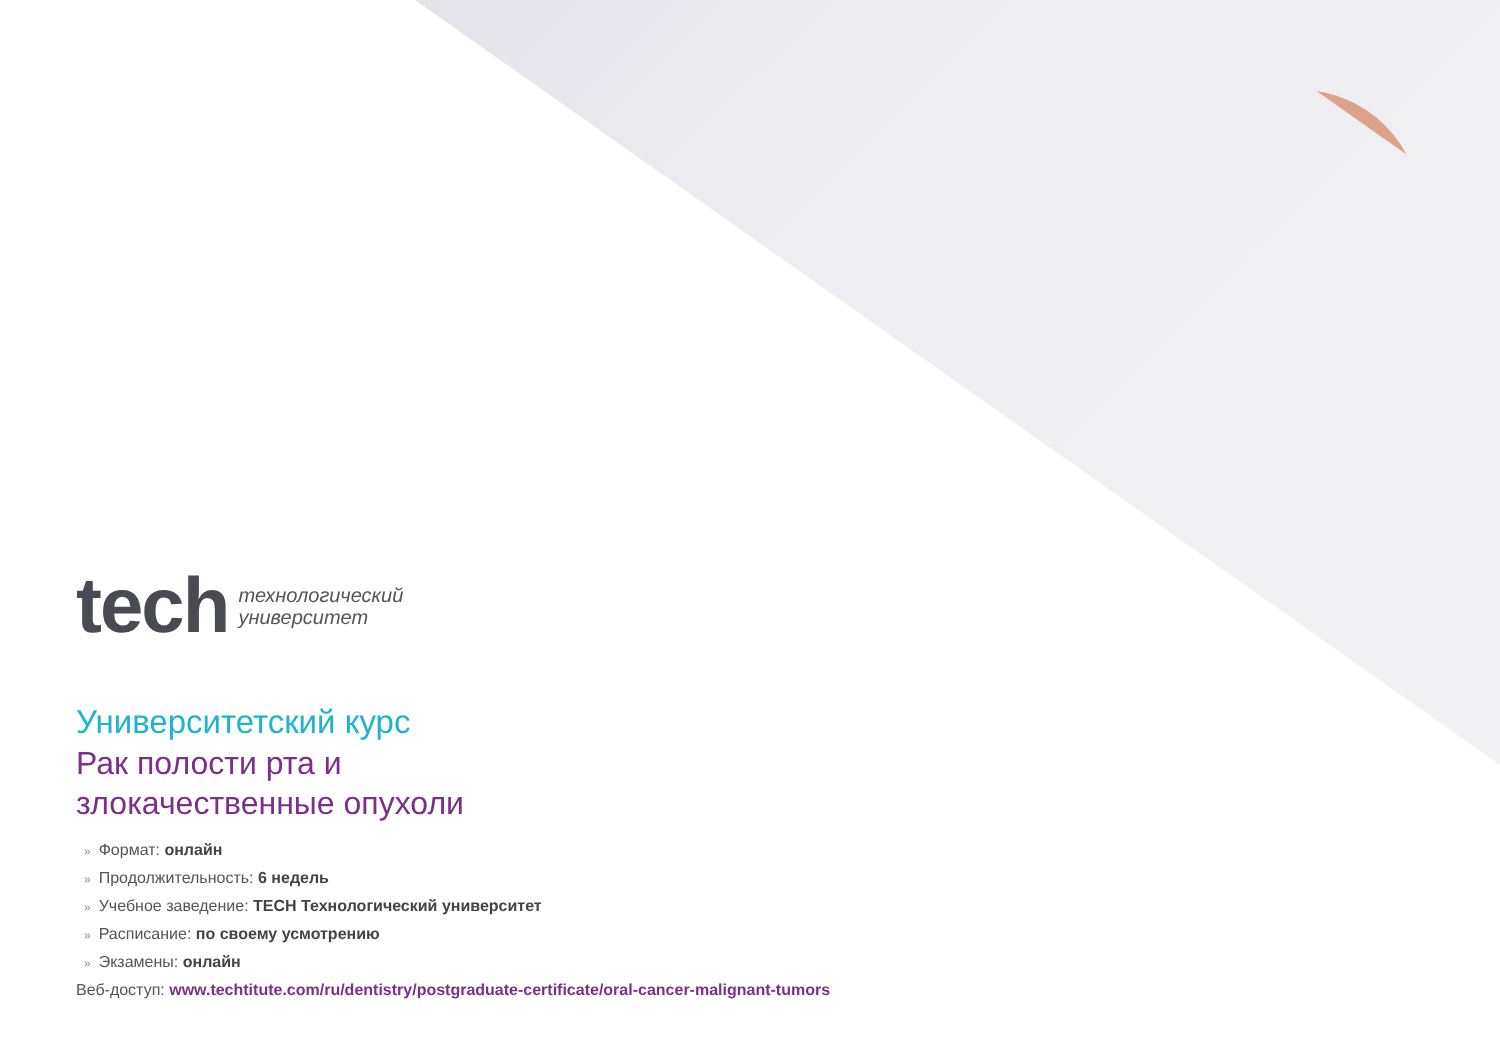tech
технологический
университет
Университетский курс
Рак полости рта и
злокачественные опухоли
» Формат: онлайн
» Продолжительность: 6 недель
» Учебное заведение: TECH Технологический университет
» Расписание: по своему усмотрению
» Экзамены: онлайн
Веб-доступ: www.techtitute.com/ru/dentistry/postgraduate-certificate/oral-cancer-malignant-tumors